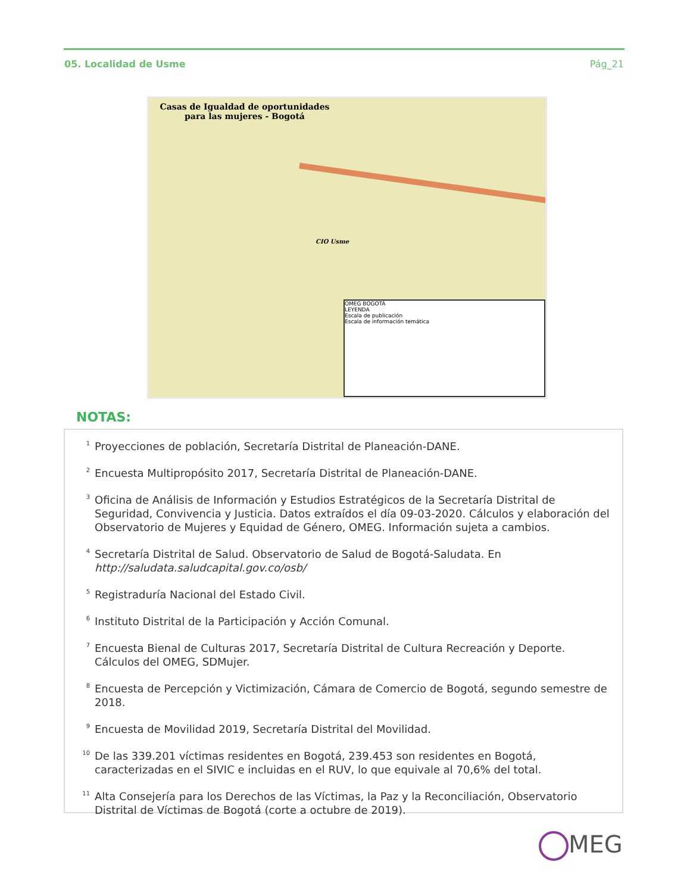05. Localidad de Usme Pág_21
Casas de Igualdad de oportunidades para las mujeres - Bogotá
CIO Usme
OMEG BOGOTÁ
LEYENDA
Escala de publicación
Escala de información temática
NOTAS:
<sup>1</sup>
Proyecciones de población, Secretaría Distrital de Planeación-DANE.
<sup>2</sup>
Encuesta Multipropósito 2017, Secretaría Distrital de Planeación-DANE.
<sup>3</sup>
Oficina de Análisis de Información y Estudios Estratégicos de la Secretaría Distrital de Seguridad, Convivencia y Justicia. Datos extraídos el día 09-03-2020. Cálculos y elaboración del Observatorio de Mujeres y Equidad de Género, OMEG. Información sujeta a cambios.
<sup>4</sup>
Secretaría Distrital de Salud. Observatorio de Salud de Bogotá-Saludata. En http://saludata.saludcapital.gov.co/osb/
<sup>5</sup>
Registraduría Nacional del Estado Civil.
<sup>6</sup>
Instituto Distrital de la Participación y Acción Comunal.
<sup>7</sup>
Encuesta Bienal de Culturas 2017, Secretaría Distrital de Cultura Recreación y Deporte. Cálculos del OMEG, SDMujer.
<sup>8</sup>
Encuesta de Percepción y Victimización, Cámara de Comercio de Bogotá, segundo semestre de 2018.
<sup>9</sup>
Encuesta de Movilidad 2019, Secretaría Distrital del Movilidad.
<sup>10</sup>
De las 339.201 víctimas residentes en Bogotá, 239.453 son residentes en Bogotá, caracterizadas en el SIVIC e incluidas en el RUV, lo que equivale al 70,6% del total.
<sup>11</sup>
Alta Consejería para los Derechos de las Víctimas, la Paz y la Reconciliación, Observatorio Distrital de Víctimas de Bogotá (corte a octubre de 2019).
MEG